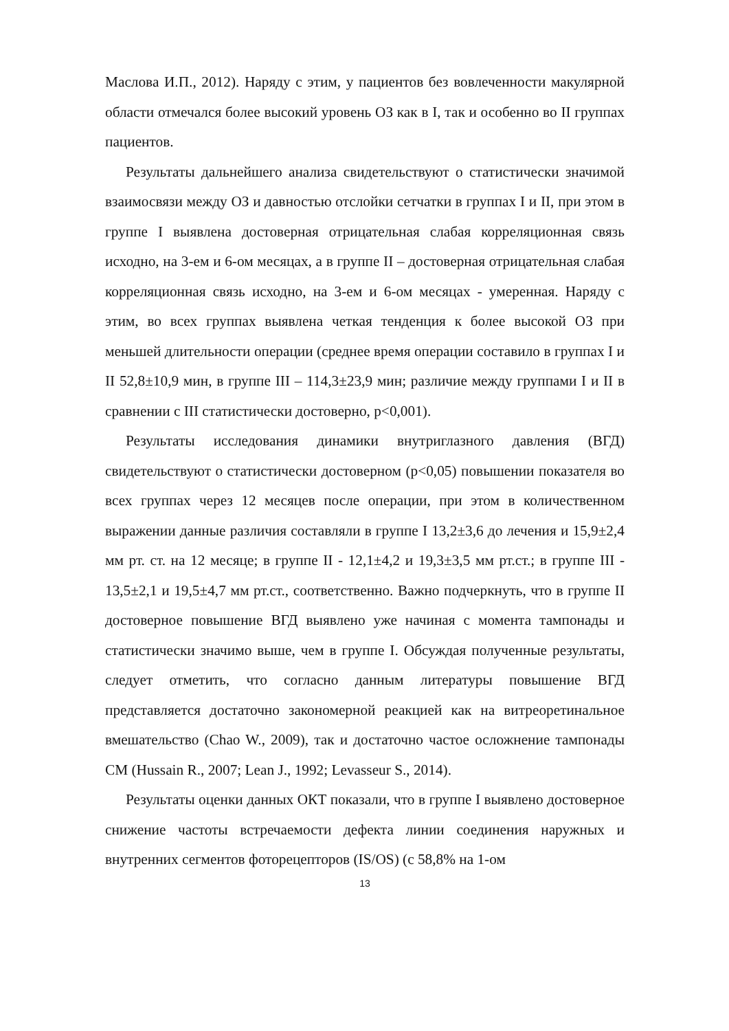Маслова И.П., 2012). Наряду с этим, у пациентов без вовлеченности макулярной области отмечался более высокий уровень ОЗ как в I, так и особенно во II группах пациентов.
Результаты дальнейшего анализа свидетельствуют о статистически значимой взаимосвязи между ОЗ и давностью отслойки сетчатки в группах I и II, при этом в группе I выявлена достоверная отрицательная слабая корреляционная связь исходно, на 3-ем и 6-ом месяцах, а в группе II – достоверная отрицательная слабая корреляционная связь исходно, на 3-ем и 6-ом месяцах - умеренная. Наряду с этим, во всех группах выявлена четкая тенденция к более высокой ОЗ при меньшей длительности операции (среднее время операции составило в группах I и II 52,8±10,9 мин, в группе III – 114,3±23,9 мин; различие между группами I и II в сравнении с III статистически достоверно, p<0,001).
Результаты исследования динамики внутриглазного давления (ВГД) свидетельствуют о статистически достоверном (p<0,05) повышении показателя во всех группах через 12 месяцев после операции, при этом в количественном выражении данные различия составляли в группе I 13,2±3,6 до лечения и 15,9±2,4 мм рт. ст. на 12 месяце; в группе II - 12,1±4,2 и 19,3±3,5 мм рт.ст.; в группе III - 13,5±2,1 и 19,5±4,7 мм рт.ст., соответственно. Важно подчеркнуть, что в группе II достоверное повышение ВГД выявлено уже начиная с момента тампонады и статистически значимо выше, чем в группе I. Обсуждая полученные результаты, следует отметить, что согласно данным литературы повышение ВГД представляется достаточно закономерной реакцией как на витреоретинальное вмешательство (Chao W., 2009), так и достаточно частое осложнение тампонады СМ (Hussain R., 2007; Lean J., 1992; Levasseur S., 2014).
Результаты оценки данных ОКТ показали, что в группе I выявлено достоверное снижение частоты встречаемости дефекта линии соединения наружных и внутренних сегментов фоторецепторов (IS/OS) (с 58,8% на 1-ом
13